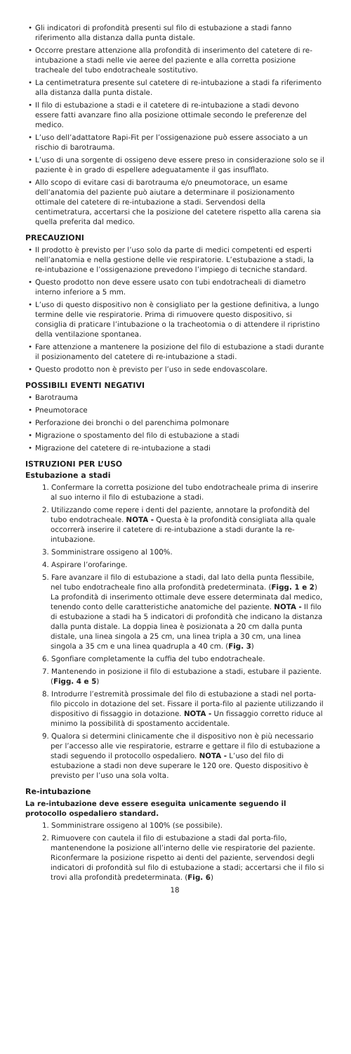Gli indicatori di profondità presenti sul filo di estubazione a stadi fanno riferimento alla distanza dalla punta distale.
Occorre prestare attenzione alla profondità di inserimento del catetere di re-intubazione a stadi nelle vie aeree del paziente e alla corretta posizione tracheale del tubo endotracheale sostitutivo.
La centimetratura presente sul catetere di re-intubazione a stadi fa riferimento alla distanza dalla punta distale.
Il filo di estubazione a stadi e il catetere di re-intubazione a stadi devono essere fatti avanzare fino alla posizione ottimale secondo le preferenze del medico.
L’uso dell’adattatore Rapi-Fit per l’ossigenazione può essere associato a un rischio di barotrauma.
L’uso di una sorgente di ossigeno deve essere preso in considerazione solo se il paziente è in grado di espellere adeguatamente il gas insufflato.
Allo scopo di evitare casi di barotrauma e/o pneumotorace, un esame dell’anatomia del paziente può aiutare a determinare il posizionamento ottimale del catetere di re-intubazione a stadi. Servendosi della centimetratura, accertarsi che la posizione del catetere rispetto alla carena sia quella preferita dal medico.
PRECAUZIONI
Il prodotto è previsto per l’uso solo da parte di medici competenti ed esperti nell’anatomia e nella gestione delle vie respiratorie. L’estubazione a stadi, la re-intubazione e l’ossigenazione prevedono l’impiego di tecniche standard.
Questo prodotto non deve essere usato con tubi endotracheali di diametro interno inferiore a 5 mm.
L’uso di questo dispositivo non è consigliato per la gestione definitiva, a lungo termine delle vie respiratorie. Prima di rimuovere questo dispositivo, si consiglia di praticare l’intubazione o la tracheotomia o di attendere il ripristino della ventilazione spontanea.
Fare attenzione a mantenere la posizione del filo di estubazione a stadi durante il posizionamento del catetere di re-intubazione a stadi.
Questo prodotto non è previsto per l’uso in sede endovascolare.
POSSIBILI EVENTI NEGATIVI
Barotrauma
Pneumotorace
Perforazione dei bronchi o del parenchima polmonare
Migrazione o spostamento del filo di estubazione a stadi
Migrazione del catetere di re-intubazione a stadi
ISTRUZIONI PER L’USO
Estubazione a stadi
1. Confermare la corretta posizione del tubo endotracheale prima di inserire al suo interno il filo di estubazione a stadi.
2. Utilizzando come repere i denti del paziente, annotare la profondità del tubo endotracheale. NOTA - Questa è la profondità consigliata alla quale occorrerà inserire il catetere di re-intubazione a stadi durante la re-intubazione.
3. Somministrare ossigeno al 100%.
4. Aspirare l’orofaringe.
5. Fare avanzare il filo di estubazione a stadi, dal lato della punta flessibile, nel tubo endotracheale fino alla profondità predeterminata. (Figg. 1 e 2) La profondità di inserimento ottimale deve essere determinata dal medico, tenendo conto delle caratteristiche anatomiche del paziente. NOTA - Il filo di estubazione a stadi ha 5 indicatori di profondità che indicano la distanza dalla punta distale. La doppia linea è posizionata a 20 cm dalla punta distale, una linea singola a 25 cm, una linea tripla a 30 cm, una linea singola a 35 cm e una linea quadrupla a 40 cm. (Fig. 3)
6. Sgonfiare completamente la cuffia del tubo endotracheale.
7. Mantenendo in posizione il filo di estubazione a stadi, estubare il paziente. (Figg. 4 e 5)
8. Introdurre l’estremità prossimale del filo di estubazione a stadi nel porta-filo piccolo in dotazione del set. Fissare il porta-filo al paziente utilizzando il dispositivo di fissaggio in dotazione. NOTA - Un fissaggio corretto riduce al minimo la possibilità di spostamento accidentale.
9. Qualora si determini clinicamente che il dispositivo non è più necessario per l’accesso alle vie respiratorie, estrarre e gettare il filo di estubazione a stadi seguendo il protocollo ospedaliero. NOTA - L’uso del filo di estubazione a stadi non deve superare le 120 ore. Questo dispositivo è previsto per l’uso una sola volta.
Re-intubazione
La re-intubazione deve essere eseguita unicamente seguendo il protocollo ospedaliero standard.
1. Somministrare ossigeno al 100% (se possibile).
2. Rimuovere con cautela il filo di estubazione a stadi dal porta-filo, mantenendone la posizione all’interno delle vie respiratorie del paziente. Riconfermare la posizione rispetto ai denti del paziente, servendosi degli indicatori di profondità sul filo di estubazione a stadi; accertarsi che il filo si trovi alla profondità predeterminata. (Fig. 6)
18